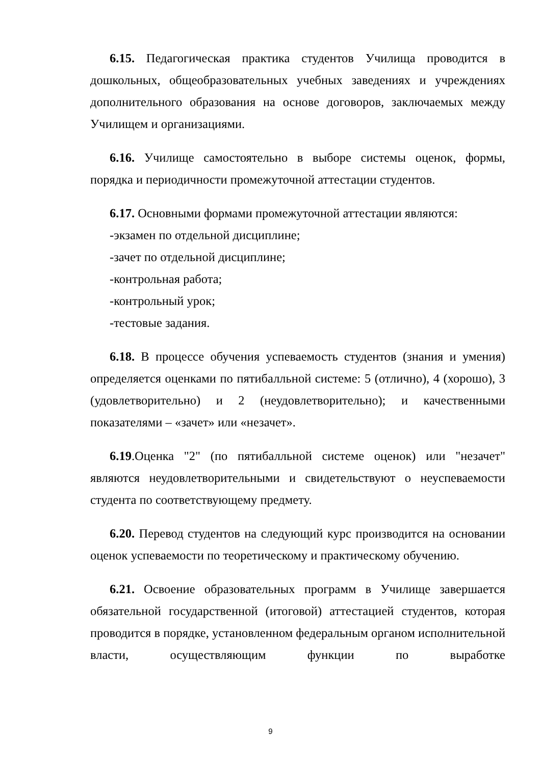6.15. Педагогическая практика студентов Училища проводится в дошкольных, общеобразовательных учебных заведениях и учреждениях дополнительного образования на основе договоров, заключаемых между Училищем и организациями.
6.16. Училище самостоятельно в выборе системы оценок, формы, порядка и периодичности промежуточной аттестации студентов.
6.17. Основными формами промежуточной аттестации являются:
-экзамен по отдельной дисциплине;
-зачет по отдельной дисциплине;
-контрольная работа;
-контрольный урок;
-тестовые задания.
6.18. В процессе обучения успеваемость студентов (знания и умения) определяется оценками по пятибалльной системе: 5 (отлично), 4 (хорошо), 3 (удовлетворительно) и 2 (неудовлетворительно); и качественными показателями – «зачет» или «незачет».
6.19.Оценка "2" (по пятибалльной системе оценок) или "незачет" являются неудовлетворительными и свидетельствуют о неуспеваемости студента по соответствующему предмету.
6.20. Перевод студентов на следующий курс производится на основании оценок успеваемости по теоретическому и практическому обучению.
6.21. Освоение образовательных программ в Училище завершается обязательной государственной (итоговой) аттестацией студентов, которая проводится в порядке, установленном федеральным органом исполнительной власти, осуществляющим функции по выработке
9